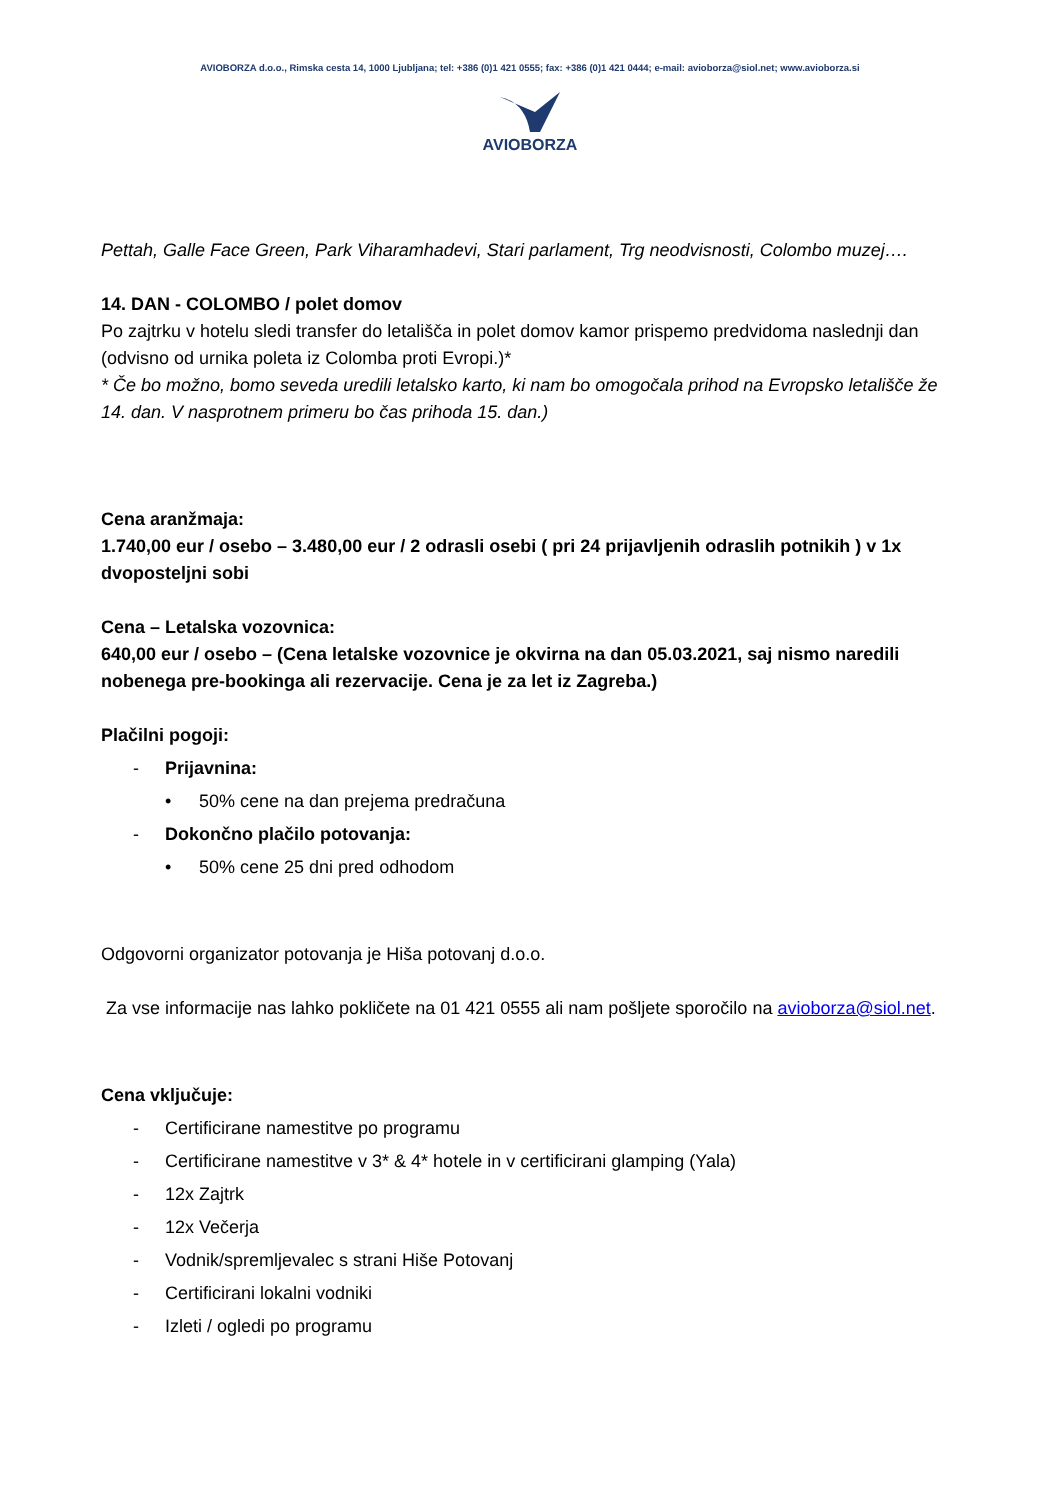AVIOBORZA d.o.o., Rimska cesta 14, 1000 Ljubljana; tel: +386 (0)1 421 0555; fax: +386 (0)1 421 0444; e-mail: avioborza@siol.net; www.avioborza.si
AVIOBORZA
Pettah, Galle Face Green, Park Viharamhadevi, Stari parlament, Trg neodvisnosti, Colombo muzej….
14. DAN - COLOMBO / polet domov
Po zajtrku v hotelu sledi transfer do letališča in polet domov kamor prispemo predvidoma naslednji dan (odvisno od urnika poleta iz Colomba proti Evropi.)*
* Če bo možno, bomo seveda uredili letalsko karto, ki nam bo omogočala prihod na Evropsko letališče že 14. dan. V nasprotnem primeru bo čas prihoda 15. dan.)
Cena aranžmaja:
1.740,00 eur / osebo – 3.480,00 eur / 2 odrasli osebi ( pri 24 prijavljenih odraslih potnikih ) v 1x dvoposteljni sobi
Cena – Letalska vozovnica:
640,00 eur / osebo – (Cena letalske vozovnice je okvirna na dan 05.03.2021, saj nismo naredili nobenega pre-bookinga ali rezervacije. Cena je za let iz Zagreba.)
Plačilni pogoji:
- Prijavnina:
• 50% cene na dan prejema predračuna
- Dokončno plačilo potovanja:
• 50% cene 25 dni pred odhodom
Odgovorni organizator potovanja je Hiša potovanj d.o.o.
Za vse informacije nas lahko pokličete na 01 421 0555 ali nam pošljete sporočilo na avioborza@siol.net.
Cena vključuje:
- Certificirane namestitve po programu
- Certificirane namestitve v 3* & 4* hotele in v certificirani glamping (Yala)
- 12x Zajtrk
- 12x Večerja
- Vodnik/spremljevalec s strani Hiše Potovanj
- Certificirani lokalni vodniki
- Izleti / ogledi po programu